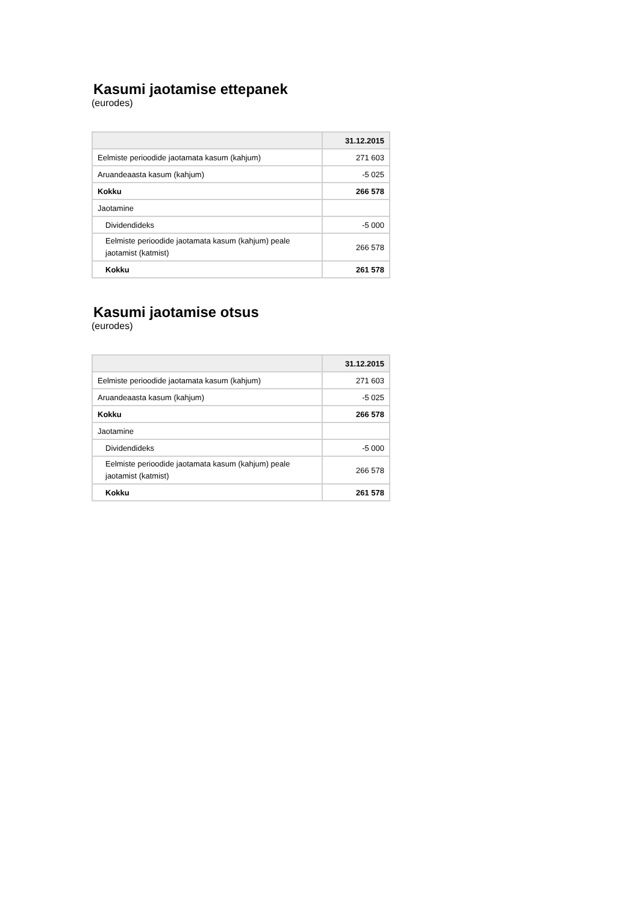Kasumi jaotamise ettepanek
(eurodes)
| | 31.12.2015 |
| --- | --- |
| Eelmiste perioodide jaotamata kasum (kahjum) | 271 603 |
| Aruandeaasta kasum (kahjum) | -5 025 |
| Kokku | 266 578 |
| Jaotamine | |
| Dividendideks | -5 000 |
| Eelmiste perioodide jaotamata kasum (kahjum) peale jaotamist (katmist) | 266 578 |
| Kokku | 261 578 |
Kasumi jaotamise otsus
(eurodes)
| | 31.12.2015 |
| --- | --- |
| Eelmiste perioodide jaotamata kasum (kahjum) | 271 603 |
| Aruandeaasta kasum (kahjum) | -5 025 |
| Kokku | 266 578 |
| Jaotamine | |
| Dividendideks | -5 000 |
| Eelmiste perioodide jaotamata kasum (kahjum) peale jaotamist (katmist) | 266 578 |
| Kokku | 261 578 |